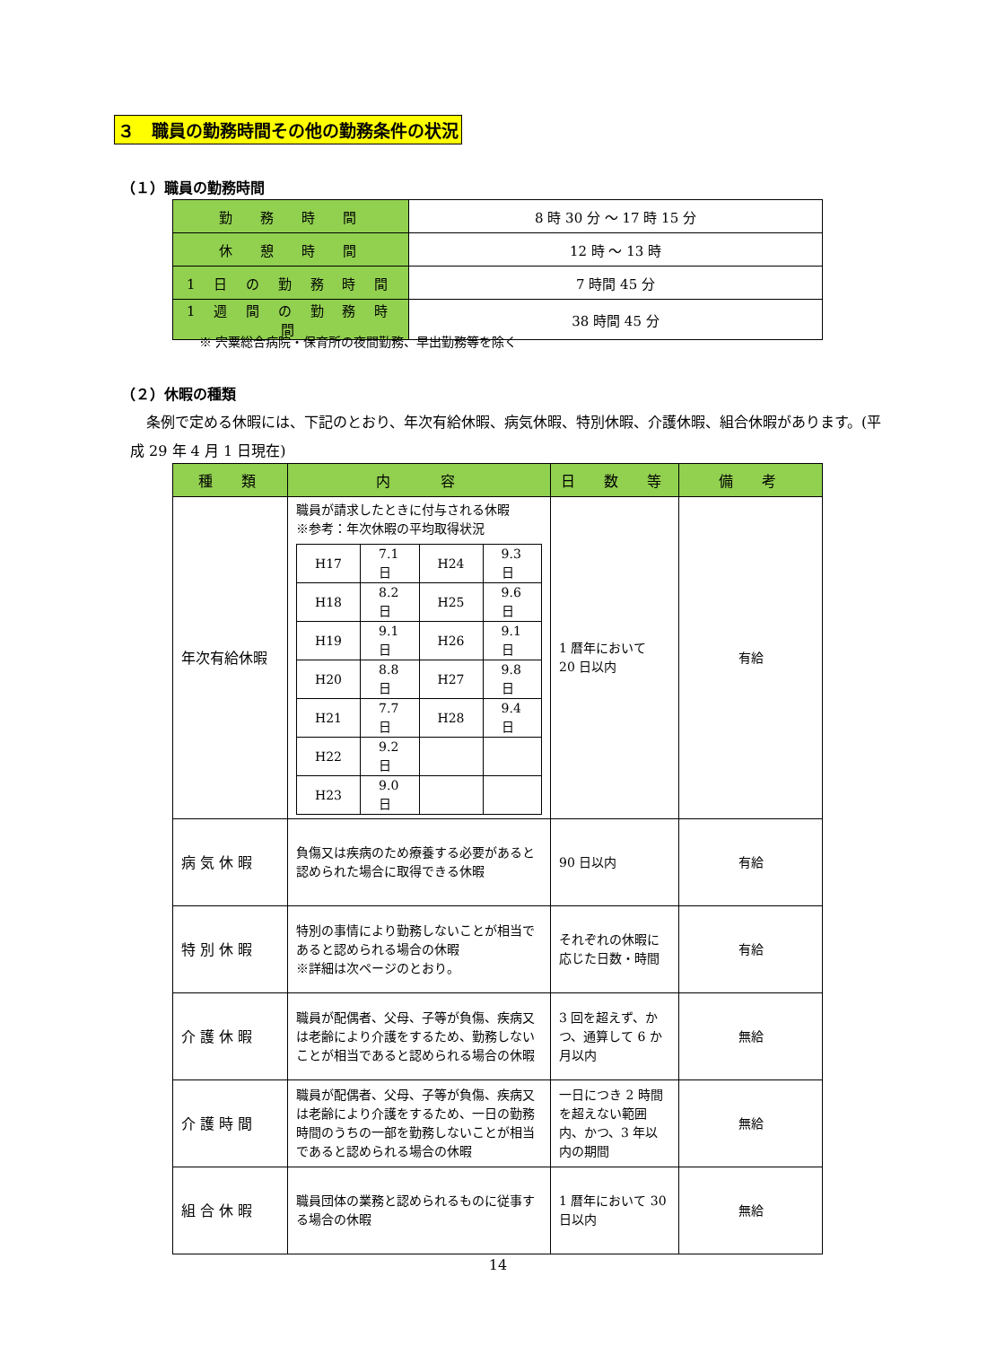３　職員の勤務時間その他の勤務条件の状況
（１）職員の勤務時間
| 勤 務 時 間 | 8 時 30 分 ～ 17 時 15 分 |
| 休 憩 時 間 | 12 時 ～ 13 時 |
| 1 日 の 勤 務 時 間 | 7 時間 45 分 |
| 1 週 間 の 勤 務 時 間 | 38 時間 45 分 |
※ 宍粟総合病院・保育所の夜間勤務、早出勤務等を除く
（２）休暇の種類
条例で定める休暇には、下記のとおり、年次有給休暇、病気休暇、特別休暇、介護休暇、組合休暇があります。(平成 29 年 4 月 1 日現在)
| 種 類 | 内 容 | 日 数 等 | 備 考 |
| --- | --- | --- | --- |
| 年次有給休暇 | 職員が請求したときに付与される休暇 ※参考：年次休暇の平均取得状況 / H17 / 7.1 日 / H24 / 9.3 日 / / H18 / 8.2 日 / H25 / 9.6 日 / / H19 / 9.1 日 / H26 / 9.1 日 / / H20 / 8.8 日 / H27 / 9.8 日 / / H21 / 7.7 日 / H28 / 9.4 日 / / H22 / 9.2 日 / / / / H23 / 9.0 日 / / / | 1 暦年において 20 日以内 | 有給 |
| 病 気 休 暇 | 負傷又は疾病のため療養する必要があると認められた場合に取得できる休暇 | 90 日以内 | 有給 |
| 特 別 休 暇 | 特別の事情により勤務しないことが相当であると認められる場合の休暇 ※詳細は次ページのとおり。 | それぞれの休暇に応じた日数・時間 | 有給 |
| 介 護 休 暇 | 職員が配偶者、父母、子等が負傷、疾病又は老齢により介護をするため、勤務しないことが相当であると認められる場合の休暇 | 3 回を超えず、かつ、通算して 6 か月以内 | 無給 |
| 介 護 時 間 | 職員が配偶者、父母、子等が負傷、疾病又は老齢により介護をするため、一日の勤務時間のうちの一部を勤務しないことが相当であると認められる場合の休暇 | 一日につき 2 時間を超えない範囲内、かつ、3 年以内の期間 | 無給 |
| 組 合 休 暇 | 職員団体の業務と認められるものに従事する場合の休暇 | 1 暦年において 30 日以内 | 無給 |
14